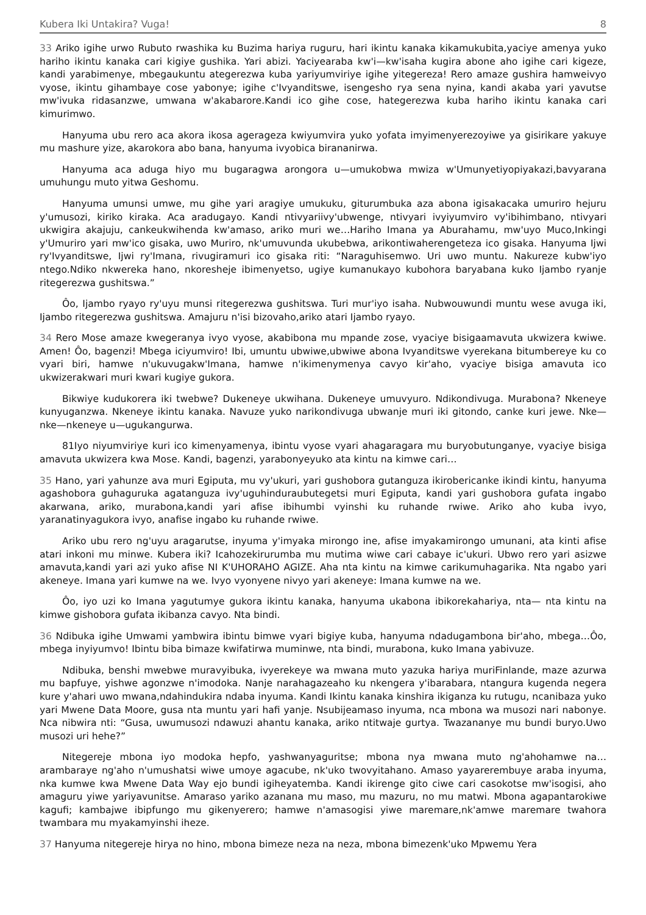Kubera Iki Untakira? Vuga! 8
33 Ariko igihe urwo Rubuto rwashika ku Buzima hariya ruguru, hari ikintu kanaka kikamukubita,yaciye amenya yuko hariho ikintu kanaka cari kigiye gushika. Yari abizi. Yaciyearaba kw'i—kw'isaha kugira abone aho igihe cari kigeze, kandi yarabimenye, mbegaukuntu ategerezwa kuba yariyumviriye igihe yitegereza! Rero amaze gushira hamweivyo vyose, ikintu gihambaye cose yabonye; igihe c'Ivyanditswe, isengesho rya sena nyina, kandi akaba yari yavutse mw'ivuka ridasanzwe, umwana w'akabarore.Kandi ico gihe cose, hategerezwa kuba hariho ikintu kanaka cari kimurimwo.
Hanyuma ubu rero aca akora ikosa agerageza kwiyumvira yuko yofata imyimenyerezoyiwe ya gisirikare yakuye mu mashure yize, akarokora abo bana, hanyuma ivyobica birananirwa.
Hanyuma aca aduga hiyo mu bugaragwa arongora u—umukobwa mwiza w'Umunyetiyopiyakazi,bavyarana umuhungu muto yitwa Geshomu.
Hanyuma umunsi umwe, mu gihe yari aragiye umukuku, giturumbuka aza abona igisakacaka umuriro hejuru y'umusozi, kiriko kiraka. Aca aradugayo. Kandi ntivyariivy'ubwenge, ntivyari ivyiyumviro vy'ibihimbano, ntivyari ukwigira akajuju, cankeukwihenda kw'amaso, ariko muri we…Hariho Imana ya Aburahamu, mw'uyo Muco,Inkingi y'Umuriro yari mw'ico gisaka, uwo Muriro, nk'umuvunda ukubebwa, arikontiwaherengeteza ico gisaka. Hanyuma Ijwi ry'Ivyanditswe, Ijwi ry'Imana, rivugiramuri ico gisaka riti: “Naraguhisemwo. Uri uwo muntu. Nakureze kubw'iyo ntego.Ndiko nkwereka hano, nkoresheje ibimenyetso, ugiye kumanukayo kubohora baryabana kuko Ijambo ryanje ritegerezwa gushitswa.”
Ôo, Ijambo ryayo ry'uyu munsi ritegerezwa gushitswa. Turi mur'iyo isaha. Nubwouwundi muntu wese avuga iki, Ijambo ritegerezwa gushitswa. Amajuru n'isi bizovaho,ariko atari Ijambo ryayo.
34 Rero Mose amaze kwegeranya ivyo vyose, akabibona mu mpande zose, vyaciye bisigaamavuta ukwizera kwiwe. Amen! Ôo, bagenzi! Mbega iciyumviro! Ibi, umuntu ubwiwe,ubwiwe abona Ivyanditswe vyerekana bitumbereye ku co vyari biri, hamwe n'ukuvugakw'Imana, hamwe n'ikimenymenya cavyo kir'aho, vyaciye bisiga amavuta ico ukwizerakwari muri kwari kugiye gukora.
Bikwiye kudukorera iki twebwe? Dukeneye ukwihana. Dukeneye umuvyuro. Ndikondivuga. Murabona? Nkeneye kunyuganzwa. Nkeneye ikintu kanaka. Navuze yuko narikondivuga ubwanje muri iki gitondo, canke kuri jewe. Nke—nke—nkeneye u—ugukangurwa.
81Iyo niyumviriye kuri ico kimenyamenya, ibintu vyose vyari ahagaragara mu buryobutunganye, vyaciye bisiga amavuta ukwizera kwa Mose. Kandi, bagenzi, yarabonyeyuko ata kintu na kimwe cari…
35 Hano, yari yahunze ava muri Egiputa, mu vy'ukuri, yari gushobora gutanguza ikirobericanke ikindi kintu, hanyuma agashobora guhaguruka agatanguza ivy'uguhinduraubutegetsi muri Egiputa, kandi yari gushobora gufata ingabo akarwana, ariko, murabona,kandi yari afise ibihumbi vyinshi ku ruhande rwiwe. Ariko aho kuba ivyo, yaranatinyagukora ivyo, anafise ingabo ku ruhande rwiwe.
Ariko ubu rero ng'uyu aragarutse, inyuma y'imyaka mirongo ine, afise imyakamirongo umunani, ata kinti afise atari inkoni mu minwe. Kubera iki? Icahozekirurumba mu mutima wiwe cari cabaye ic'ukuri. Ubwo rero yari asizwe amavuta,kandi yari azi yuko afise NI K'UHORAHO AGIZE. Aha nta kintu na kimwe carikumuhagarika. Nta ngabo yari akeneye. Imana yari kumwe na we. Ivyo vyonyene nivyo yari akeneye: Imana kumwe na we.
Ôo, iyo uzi ko Imana yagutumye gukora ikintu kanaka, hanyuma ukabona ibikorekahariya, nta— nta kintu na kimwe gishobora gufata ikibanza cavyo. Nta bindi.
36 Ndibuka igihe Umwami yambwira ibintu bimwe vyari bigiye kuba, hanyuma ndadugambona bir'aho, mbega…Ôo, mbega inyiyumvo! Ibintu biba bimaze kwifatirwa muminwe, nta bindi, murabona, kuko Imana yabivuze.
Ndibuka, benshi mwebwe muravyibuka, ivyerekeye wa mwana muto yazuka hariya muriFinlande, maze azurwa mu bapfuye, yishwe agonzwe n'imodoka. Nanje narahagazeaho ku nkengera y'ibarabara, ntangura kugenda negera kure y'ahari uwo mwana,ndahindukira ndaba inyuma. Kandi Ikintu kanaka kinshira ikiganza ku rutugu, ncanibaza yuko yari Mwene Data Moore, gusa nta muntu yari hafi yanje. Nsubijeamaso inyuma, nca mbona wa musozi nari nabonye. Nca nibwira nti: “Gusa, uwumusozi ndawuzi ahantu kanaka, ariko ntitwaje gurtya. Twazananye mu bundi buryo.Uwo musozi uri hehe?”
Nitegereje mbona iyo modoka hepfo, yashwanyaguritse; mbona nya mwana muto ng'ahohamwe na… arambaraye ng'aho n'umushatsi wiwe umoye agacube, nk'uko twovyitahano. Amaso yayarerembuye araba inyuma, nka kumwe kwa Mwene Data Way ejo bundi igiheyatemba. Kandi ikirenge gito ciwe cari casokotse mw'isogisi, aho amaguru yiwe yariyavunitse. Amaraso yariko azanana mu maso, mu mazuru, no mu matwi. Mbona agapantarokiwe kagufi; kambajwe ibipfungo mu gikenyerero; hamwe n'amasogisi yiwe maremare,nk'amwe maremare twahora twambara mu myakamyinshi iheze.
37 Hanyuma nitegereje hirya no hino, mbona bimeze neza na neza, mbona bimezenk'uko Mpwemu Yera